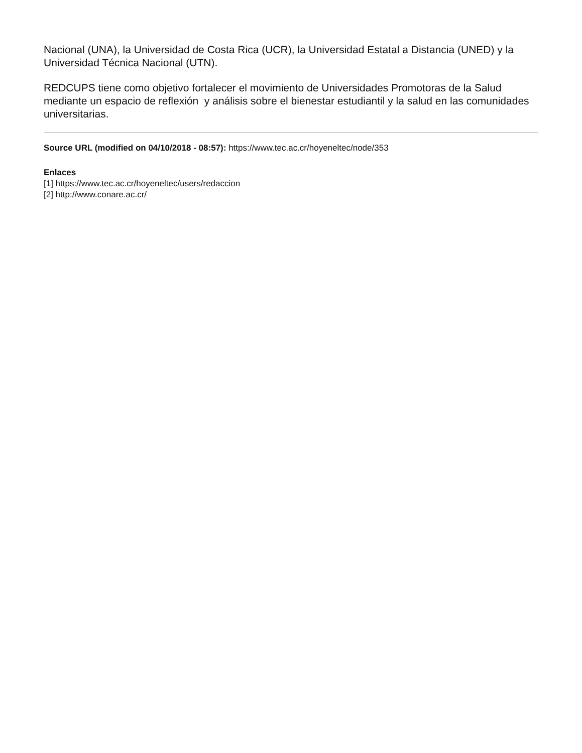Nacional (UNA), la Universidad de Costa Rica (UCR), la Universidad Estatal a Distancia (UNED) y la Universidad Técnica Nacional (UTN).
REDCUPS tiene como objetivo fortalecer el movimiento de Universidades Promotoras de la Salud mediante un espacio de reflexión y análisis sobre el bienestar estudiantil y la salud en las comunidades universitarias.
Source URL (modified on 04/10/2018 - 08:57): https://www.tec.ac.cr/hoyeneltec/node/353
Enlaces
[1] https://www.tec.ac.cr/hoyeneltec/users/redaccion
[2] http://www.conare.ac.cr/